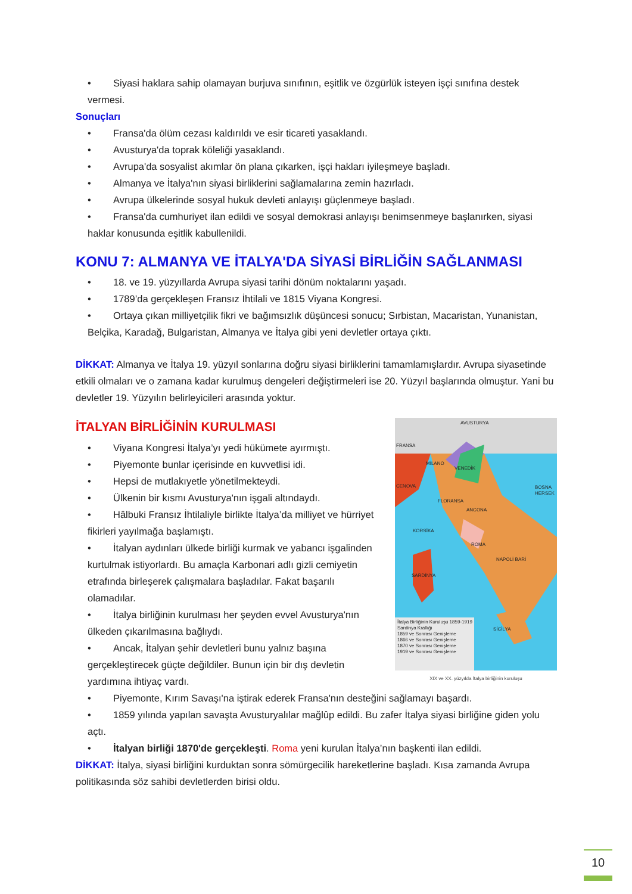• Siyasi haklara sahip olamayan burjuva sınıfının, eşitlik ve özgürlük isteyen işçi sınıfına destek vermesi.
Sonuçları
• Fransa'da ölüm cezası kaldırıldı ve esir ticareti yasaklandı.
• Avusturya'da toprak köleliği yasaklandı.
• Avrupa'da sosyalist akımlar ön plana çıkarken, işçi hakları iyileşmeye başladı.
• Almanya ve İtalya'nın siyasi birliklerini sağlamalarına zemin hazırladı.
• Avrupa ülkelerinde sosyal hukuk devleti anlayışı güçlenmeye başladı.
• Fransa'da cumhuriyet ilan edildi ve sosyal demokrasi anlayışı benimsenmeye başlanırken, siyasi haklar konusunda eşitlik kabullenildi.
KONU 7: ALMANYA VE İTALYA'DA SİYASİ BİRLİĞİN SAĞLANMASI
• 18. ve 19. yüzyıllarda Avrupa siyasi tarihi dönüm noktalarını yaşadı.
• 1789’da gerçekleşen Fransız İhtilali ve 1815 Viyana Kongresi.
• Ortaya çıkan milliyetçilik fikri ve bağımsızlık düşüncesi sonucu; Sırbistan, Macaristan, Yunanistan, Belçika, Karadağ, Bulgaristan, Almanya ve İtalya gibi yeni devletler ortaya çıktı.
DİKKAT: Almanya ve İtalya 19. yüzyıl sonlarına doğru siyasi birliklerini tamamlamışlardır. Avrupa siyasetinde etkili olmaları ve o zamana kadar kurulmuş dengeleri değiştirmeleri ise 20. Yüzyıl başlarında olmuştur. Yani bu devletler 19. Yüzyılın belirleyicileri arasında yoktur.
İTALYAN BİRLİĞİNİN KURULMASI
• Viyana Kongresi İtalya’yı yedi hükümete ayırmıştı.
• Piyemonte bunlar içerisinde en kuvvetlisi idi.
• Hepsi de mutlakıyetle yönetilmekteydi.
• Ülkenin bir kısmı Avusturya'nın işgali altındaydı.
• Hâlbuki Fransız İhtilaliyle birlikte İtalya’da milliyet ve hürriyet fikirleri yayılmağa başlamıştı.
• İtalyan aydınları ülkede birliği kurmak ve yabancı işgalinden kurtulmak istiyorlardı. Bu amaçla Karbonari adlı gizli cemiyetin etrafında birleşerek çalışmalara başladılar. Fakat başarılı olamadılar.
• İtalya birliğinin kurulması her şeyden evvel Avusturya'nın ülkeden çıkarılmasına bağlıydı.
• Ancak, İtalyan şehir devletleri bunu yalnız başına gerçekleştirecek güçte değildiler. Bunun için bir dış devletin yardımına ihtiyaç vardı.
AVUSTURYA
FRANSA
MİLANO
VENEDİK
CENOVA BOSNA HERSEK
FLORANSA
ANCONA
KORSİKA
ROMA
NAPOLİ BARİ
SARDİNYA
SİCİLYA
İtalya Birliğinin Kuruluşu 1859-1919
Sardinya Krallığı
1859 ve Sonrası Genişleme
1866 ve Sonrası Genişleme
1870 ve Sonrası Genişleme
1919 ve Sonrası Genişleme
XIX ve XX. yüzyılda İtalya birliğinin kuruluşu
• Piyemonte, Kırım Savaşı'na iştirak ederek Fransa'nın desteğini sağlamayı başardı.
• 1859 yılında yapılan savaşta Avusturyalılar mağlûp edildi. Bu zafer İtalya siyasi birliğine giden yolu açtı.
• İtalyan birliği 1870'de gerçekleşti. Roma yeni kurulan İtalya’nın başkenti ilan edildi.
DİKKAT: İtalya, siyasi birliğini kurduktan sonra sömürgecilik hareketlerine başladı. Kısa zamanda Avrupa politikasında söz sahibi devletlerden birisi oldu.
10